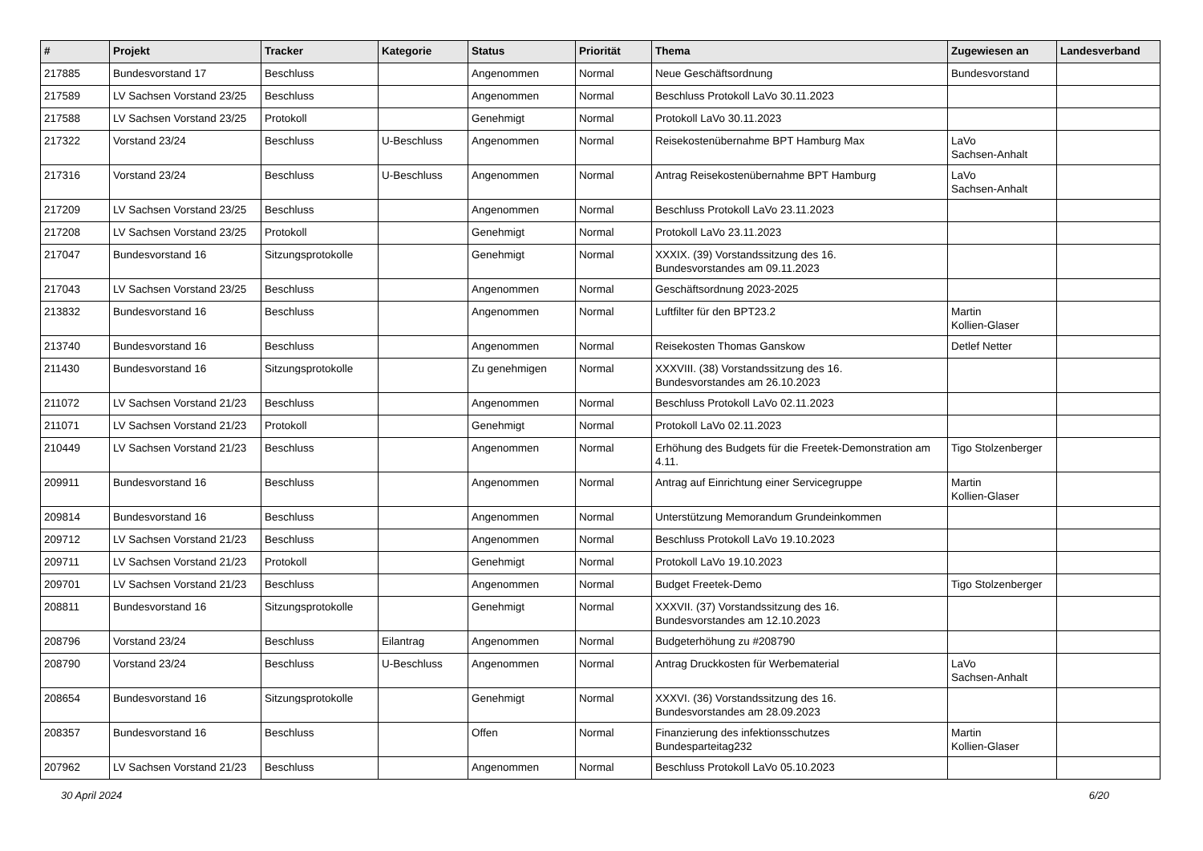| # | Projekt | Tracker | Kategorie | Status | Priorität | Thema | Zugewiesen an | Landesverband |
| --- | --- | --- | --- | --- | --- | --- | --- | --- |
| 217885 | Bundesvorstand 17 | Beschluss | | Angenommen | Normal | Neue Geschäftsordnung | Bundesvorstand | |
| 217589 | LV Sachsen Vorstand 23/25 | Beschluss | | Angenommen | Normal | Beschluss Protokoll LaVo 30.11.2023 | | |
| 217588 | LV Sachsen Vorstand 23/25 | Protokoll | | Genehmigt | Normal | Protokoll LaVo 30.11.2023 | | |
| 217322 | Vorstand 23/24 | Beschluss | U-Beschluss | Angenommen | Normal | Reisekostenübernahme BPT Hamburg Max | LaVo Sachsen-Anhalt | |
| 217316 | Vorstand 23/24 | Beschluss | U-Beschluss | Angenommen | Normal | Antrag Reisekostenübernahme BPT Hamburg | LaVo Sachsen-Anhalt | |
| 217209 | LV Sachsen Vorstand 23/25 | Beschluss | | Angenommen | Normal | Beschluss Protokoll LaVo 23.11.2023 | | |
| 217208 | LV Sachsen Vorstand 23/25 | Protokoll | | Genehmigt | Normal | Protokoll LaVo 23.11.2023 | | |
| 217047 | Bundesvorstand 16 | Sitzungsprotokolle | | Genehmigt | Normal | XXXIX. (39) Vorstandssitzung des 16. Bundesvorstandes am 09.11.2023 | | |
| 217043 | LV Sachsen Vorstand 23/25 | Beschluss | | Angenommen | Normal | Geschäftsordnung 2023-2025 | | |
| 213832 | Bundesvorstand 16 | Beschluss | | Angenommen | Normal | Luftfilter für den BPT23.2 | Martin Kollien-Glaser | |
| 213740 | Bundesvorstand 16 | Beschluss | | Angenommen | Normal | Reisekosten Thomas Ganskow | Detlef Netter | |
| 211430 | Bundesvorstand 16 | Sitzungsprotokolle | | Zu genehmigen | Normal | XXXVIII. (38) Vorstandssitzung des 16. Bundesvorstandes am 26.10.2023 | | |
| 211072 | LV Sachsen Vorstand 21/23 | Beschluss | | Angenommen | Normal | Beschluss Protokoll LaVo 02.11.2023 | | |
| 211071 | LV Sachsen Vorstand 21/23 | Protokoll | | Genehmigt | Normal | Protokoll LaVo 02.11.2023 | | |
| 210449 | LV Sachsen Vorstand 21/23 | Beschluss | | Angenommen | Normal | Erhöhung des Budgets für die Freetek-Demonstration am 4.11. | Tigo Stolzenberger | |
| 209911 | Bundesvorstand 16 | Beschluss | | Angenommen | Normal | Antrag auf Einrichtung einer Servicegruppe | Martin Kollien-Glaser | |
| 209814 | Bundesvorstand 16 | Beschluss | | Angenommen | Normal | Unterstützung Memorandum Grundeinkommen | | |
| 209712 | LV Sachsen Vorstand 21/23 | Beschluss | | Angenommen | Normal | Beschluss Protokoll LaVo 19.10.2023 | | |
| 209711 | LV Sachsen Vorstand 21/23 | Protokoll | | Genehmigt | Normal | Protokoll LaVo 19.10.2023 | | |
| 209701 | LV Sachsen Vorstand 21/23 | Beschluss | | Angenommen | Normal | Budget Freetek-Demo | Tigo Stolzenberger | |
| 208811 | Bundesvorstand 16 | Sitzungsprotokolle | | Genehmigt | Normal | XXXVII. (37) Vorstandssitzung des 16. Bundesvorstandes am 12.10.2023 | | |
| 208796 | Vorstand 23/24 | Beschluss | Eilantrag | Angenommen | Normal | Budgeterhöhung zu #208790 | | |
| 208790 | Vorstand 23/24 | Beschluss | U-Beschluss | Angenommen | Normal | Antrag Druckkosten für Werbematerial | LaVo Sachsen-Anhalt | |
| 208654 | Bundesvorstand 16 | Sitzungsprotokolle | | Genehmigt | Normal | XXXVI. (36) Vorstandssitzung des 16. Bundesvorstandes am 28.09.2023 | | |
| 208357 | Bundesvorstand 16 | Beschluss | | Offen | Normal | Finanzierung des infektionsschutzes Bundesparteitag232 | Martin Kollien-Glaser | |
| 207962 | LV Sachsen Vorstand 21/23 | Beschluss | | Angenommen | Normal | Beschluss Protokoll LaVo 05.10.2023 | | |
30 April 2024 6/20